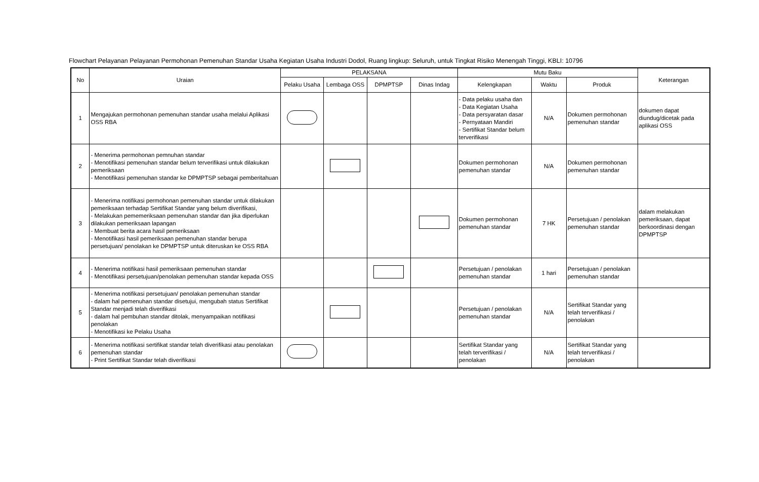Flowchart Pelayanan Pelayanan Permohonan Pemenuhan Standar Usaha Kegiatan Usaha Industri Dodol, Ruang lingkup: Seluruh, untuk Tingkat Risiko Menengah Tinggi, KBLI: 10796
| No | Uraian | PELAKSANA | | | | Mutu Baku | | | Keterangan |
| --- | --- | --- | --- | --- | --- | --- | --- | --- | --- |
| | | Pelaku Usaha | Lembaga OSS | DPMPTSP | Dinas Indag | Kelengkapan | Waktu | Produk | |
| 1 | Mengajukan permohonan pemenuhan standar usaha melalui Aplikasi OSS RBA | | | | | - Data pelaku usaha dan - Data Kegiatan Usaha - Data persyaratan dasar - Pernyataan Mandiri - Sertifikat Standar belum terverifikasi | N/A | Dokumen permohonan pemenuhan standar | dokumen dapat diundug/dicetak pada aplikasi OSS |
| 2 | - Menerima permohonan pemnuhan standar - Menotifikasi pemenuhan standar belum terverifikasi untuk dilakukan pemeriksaan - Menotifikasi pemenuhan standar ke DPMPTSP sebagai pemberitahuan | | | | | Dokumen permohonan pemenuhan standar | N/A | Dokumen permohonan pemenuhan standar | |
| 3 | - Menerima notifikasi permohonan pemenuhan standar untuk dilakukan pemeriksaan terhadap Sertifikat Standar yang belum diverifikasi, - Melakukan pememeriksaan pemenuhan standar dan jika diperlukan dilakukan pemeriksaan lapangan - Membuat berita acara hasil pemeriksaan - Menotifikasi hasil pemeriksaan pemenuhan standar berupa persetujuan/ penolakan ke DPMPTSP untuk diteruskan ke OSS RBA | | | | | Dokumen permohonan pemenuhan standar | 7 HK | Persetujuan / penolakan pemenuhan standar | dalam melakukan pemeriksaan, dapat berkoordinasi dengan DPMPTSP |
| 4 | - Menerima notifikasi hasil pemeriksaan pemenuhan standar - Menotifikasi persetujuan/penolakan pemenuhan standar kepada OSS | | | | | Persetujuan / penolakan pemenuhan standar | 1 hari | Persetujuan / penolakan pemenuhan standar | |
| 5 | - Menerima notifikasi persetujuan/ penolakan pemenuhan standar - dalam hal pemenuhan standar disetujui, mengubah status Sertifikat Standar menjadi telah diverifikasi - dalam hal pembuhan standar ditolak, menyampaikan notifikasi penolakan - Menotifikasi ke Pelaku Usaha | | | | | Persetujuan / penolakan pemenuhan standar | N/A | Sertifikat Standar yang telah terverifikasi / penolakan | |
| 6 | - Menerima notifikasi sertifikat standar telah diverifikasi atau penolakan pemenuhan standar - Print Sertifikat Standar telah diverifikasi | | | | | Sertifikat Standar yang telah terverifikasi / penolakan | N/A | Sertifikat Standar yang telah terverifikasi / penolakan | |